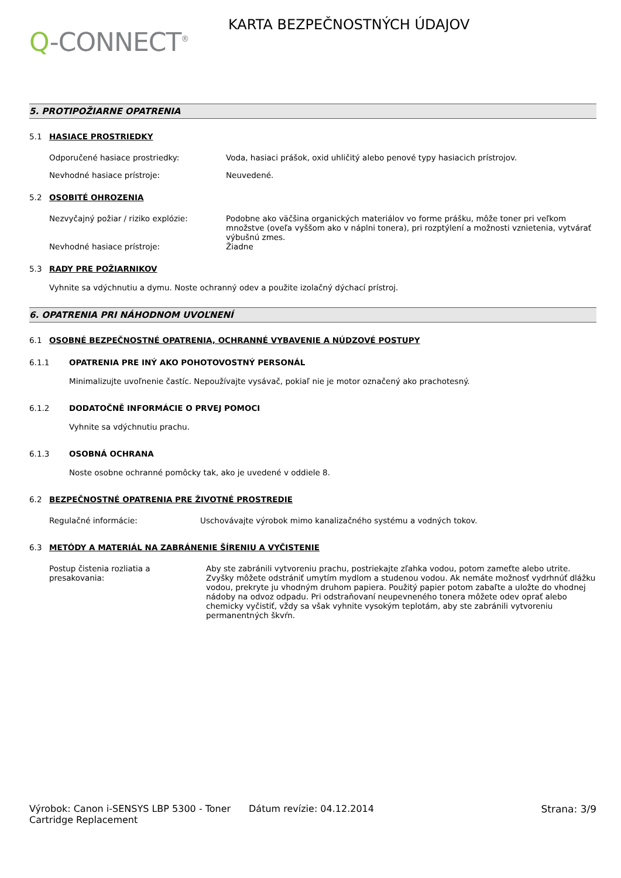Q-CONNECT<sup>®</sup>
KARTA BEZPEČNOSTNÝCH ÚDAJOV
5. PROTIPOŽIARNE OPATRENIA
5.1 HASIACE PROSTRIEDKY
Odporučené hasiace prostriedky: Voda, hasiaci prášok, oxid uhličitý alebo penové typy hasiacich prístrojov.
Nevhodné hasiace prístroje: Neuvedené.
5.2 OSOBITÉ OHROZENIA
Nezvyčajný požiar / riziko explózie: Podobne ako väčšina organických materiálov vo forme prášku, môže toner pri veľkom množstve (oveľa vyššom ako v náplni tonera), pri rozptýlení a možnosti vznietenia, vytvárať výbušnú zmes.
Nevhodné hasiace prístroje: Žiadne
5.3 RADY PRE POŽIARNIKOV
Vyhnite sa vdýchnutiu a dymu. Noste ochranný odev a použite izolačný dýchací prístroj.
6. OPATRENIA PRI NÁHODNOM UVOĽNENÍ
6.1 OSOBNÉ BEZPEČNOSTNÉ OPATRENIA, OCHRANNÉ VYBAVENIE A NÚDZOVÉ POSTUPY
6.1.1 OPATRENIA PRE INÝ AKO POHOTOVOSTNÝ PERSONÁL
Minimalizujte uvoľnenie častíc. Nepoužívajte vysávač, pokiaľ nie je motor označený ako prachotesný.
6.1.2 DODATOČNĚ INFORMÁCIE O PRVEJ POMOCI
Vyhnite sa vdýchnutiu prachu.
6.1.3 OSOBNÁ OCHRANA
Noste osobne ochranné pomôcky tak, ako je uvedené v oddiele 8.
6.2 BEZPEČNOSTNÉ OPATRENIA PRE ŽIVOTNÉ PROSTREDIE
Regulačné informácie: Uschovávajte výrobok mimo kanalizačného systému a vodných tokov.
6.3 METÓDY A MATERIÁL NA ZABRÁNENIE ŠÍRENIU A VYČISTENIE
Postup čistenia rozliatia a presakovania:
Aby ste zabránili vytvoreniu prachu, postriekajte zľahka vodou, potom zameťte alebo utrite. Zvyšky môžete odstrániť umytím mydlom a studenou vodou. Ak nemáte možnosť vydrhnúť dlážku vodou, prekryte ju vhodným druhom papiera. Použitý papier potom zabaľte a uložte do vhodnej nádoby na odvoz odpadu. Pri odstraňovaní neupevneného tonera môžete odev oprať alebo chemicky vyčistiť, vždy sa však vyhnite vysokým teplotám, aby ste zabránili vytvoreniu permanentných škvŕn.
Výrobok: Canon i-SENSYS LBP 5300 - Toner Cartridge Replacement
Dátum revízie: 04.12.2014 Strana: 3/9